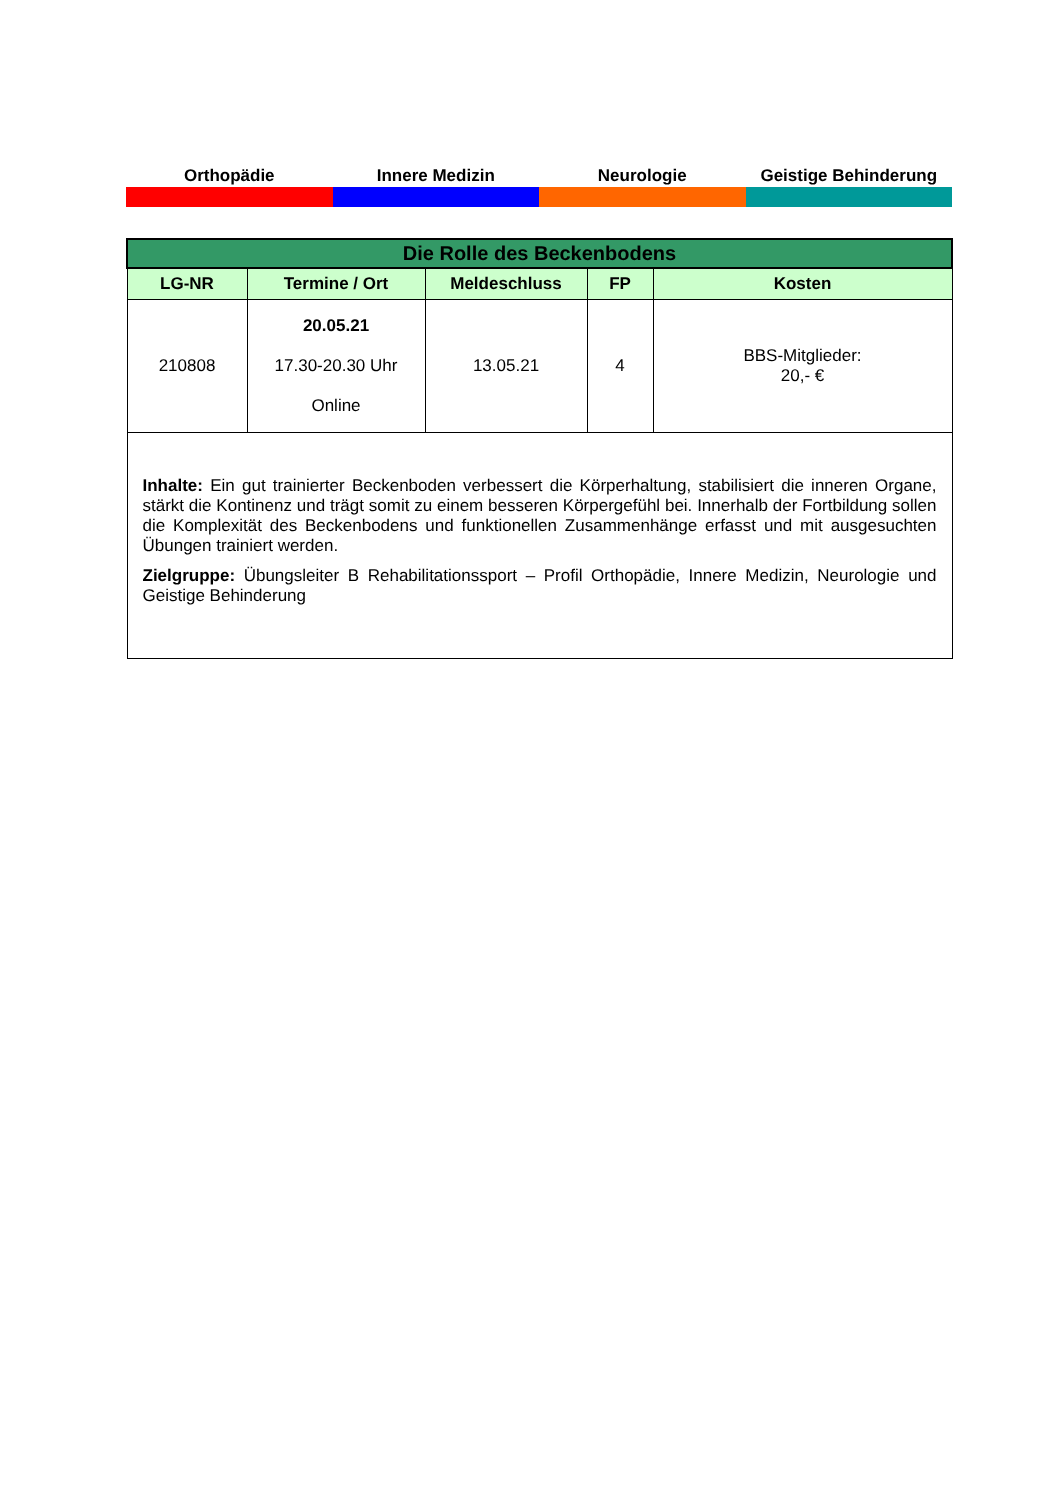Orthopädie Innere Medizin Neurologie Geistige Behinderung
| Die Rolle des Beckenbodens | | | | |
| LG-NR | Termine / Ort | Meldeschluss | FP | Kosten |
| 210808 | 20.05.21 17.30-20.30 Uhr Online | 13.05.21 | 4 | BBS-Mitglieder: 20,- € |
| Inhalte: Ein gut trainierter Beckenboden verbessert die Körperhaltung, stabilisiert die inneren Organe, stärkt die Kontinenz und trägt somit zu einem besseren Körpergefühl bei. Innerhalb der Fortbildung sollen die Komplexität des Beckenbodens und funktionellen Zusammenhänge erfasst und mit ausgesuchten Übungen trainiert werden. Zielgruppe: Übungsleiter B Rehabilitationssport – Profil Orthopädie, Innere Medizin, Neurologie und Geistige Behinderung | | | | |